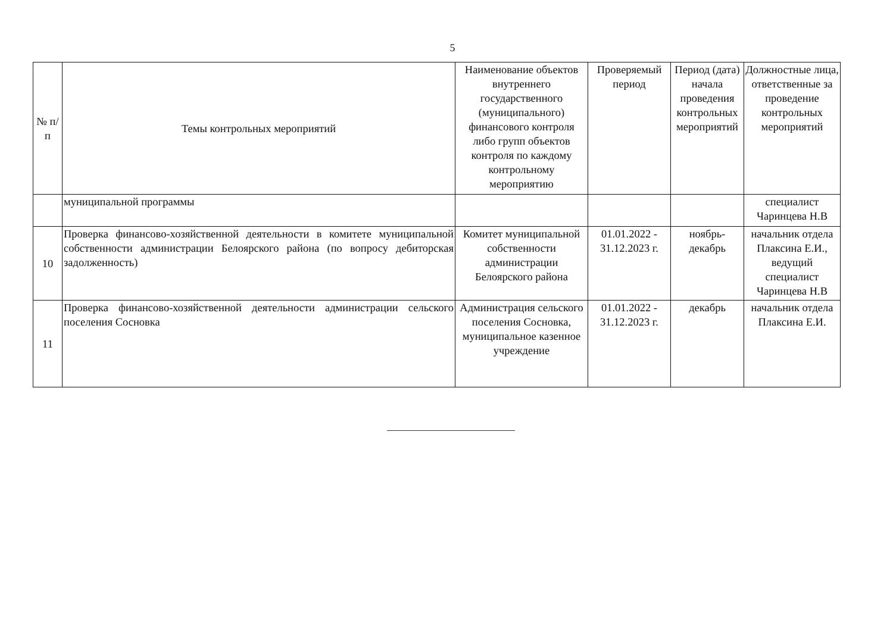5
| № п/п | Темы контрольных мероприятий | Наименование объектов внутреннего государственного (муниципального) финансового контроля либо групп объектов контроля по каждому контрольному мероприятию | Проверяемый период | Период (дата) начала проведения контрольных мероприятий | Должностные лица, ответственные за проведение контрольных мероприятий |
| --- | --- | --- | --- | --- | --- |
| | муниципальной программы | | | | специалист Чаринцева Н.В |
| 10 | Проверка финансово-хозяйственной деятельности в комитете муниципальной собственности администрации Белоярского района (по вопросу дебиторская задолженность) | Комитет муниципальной собственности администрации Белоярского района | 01.01.2022 - 31.12.2023 г. | ноябрь-декабрь | начальник отдела Плаксина Е.И., ведущий специалист Чаринцева Н.В |
| 11 | Проверка финансово-хозяйственной деятельности администрации сельского поселения Сосновка | Администрация сельского поселения Сосновка, муниципальное казенное учреждение | 01.01.2022 - 31.12.2023 г. | декабрь | начальник отдела Плаксина Е.И. |